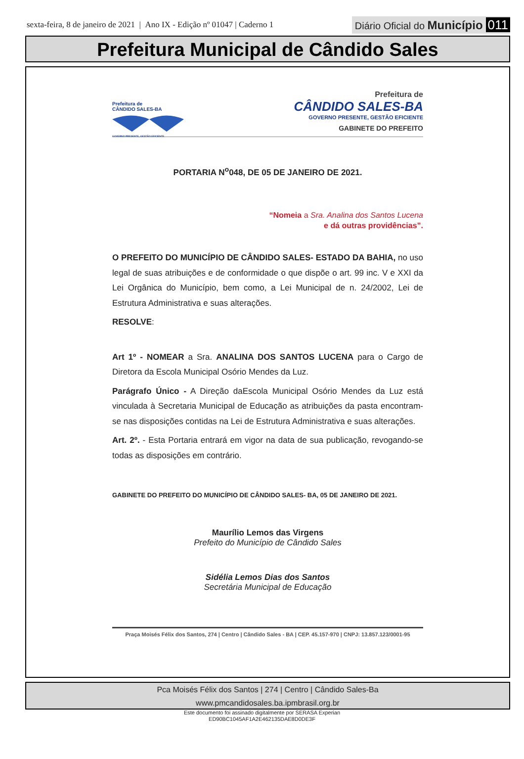sexta-feira, 8 de janeiro de 2021 | Ano IX - Edição nº 01047 | Caderno 1
Diário Oficial do Município 011
Prefeitura Municipal de Cândido Sales
Prefeitura de
CÂNDIDO SALES-BA
GOVERNO PRESENTE, GESTÃO EFICIENTE
Prefeitura de
CÂNDIDO SALES-BA
GOVERNO PRESENTE, GESTÃO EFICIENTE
GABINETE DO PREFEITO
PORTARIA N<sup>o</sup>048, DE 05 DE JANEIRO DE 2021.
“Nomeia a Sra. Analina dos Santos Lucena
e dá outras providências”.
O PREFEITO DO MUNICÍPIO DE CÂNDIDO SALES- ESTADO DA BAHIA, no uso legal de suas atribuições e de conformidade o que dispõe o art. 99 inc. V e XXI da Lei Orgânica do Município, bem como, a Lei Municipal de n. 24/2002, Lei de Estrutura Administrativa e suas alterações.
RESOLVE:
Art 1º - NOMEAR a Sra. ANALINA DOS SANTOS LUCENA para o Cargo de Diretora da Escola Municipal Osório Mendes da Luz.
Parágrafo Único - A Direção daEscola Municipal Osório Mendes da Luz está vinculada à Secretaria Municipal de Educação as atribuições da pasta encontram-se nas disposições contidas na Lei de Estrutura Administrativa e suas alterações.
Art. 2º. - Esta Portaria entrará em vigor na data de sua publicação, revogando-se todas as disposições em contrário.
GABINETE DO PREFEITO DO MUNICÍPIO DE CÂNDIDO SALES- BA, 05 DE JANEIRO DE 2021.
Maurílio Lemos das Virgens
Prefeito do Município de Cândido Sales
Sidélia Lemos Dias dos Santos
Secretária Municipal de Educação
Praça Moisés Félix dos Santos, 274 | Centro | Cândido Sales - BA | CEP. 45.157-970 | CNPJ: 13.857.123/0001-95
Pca Moisés Félix dos Santos | 274 | Centro | Cândido Sales-Ba
www.pmcandidosales.ba.ipmbrasil.org.br
Este documento foi assinado digitalmente por SERASA Experian
ED90BC1045AF1A2E462135DAE8D0DE3F